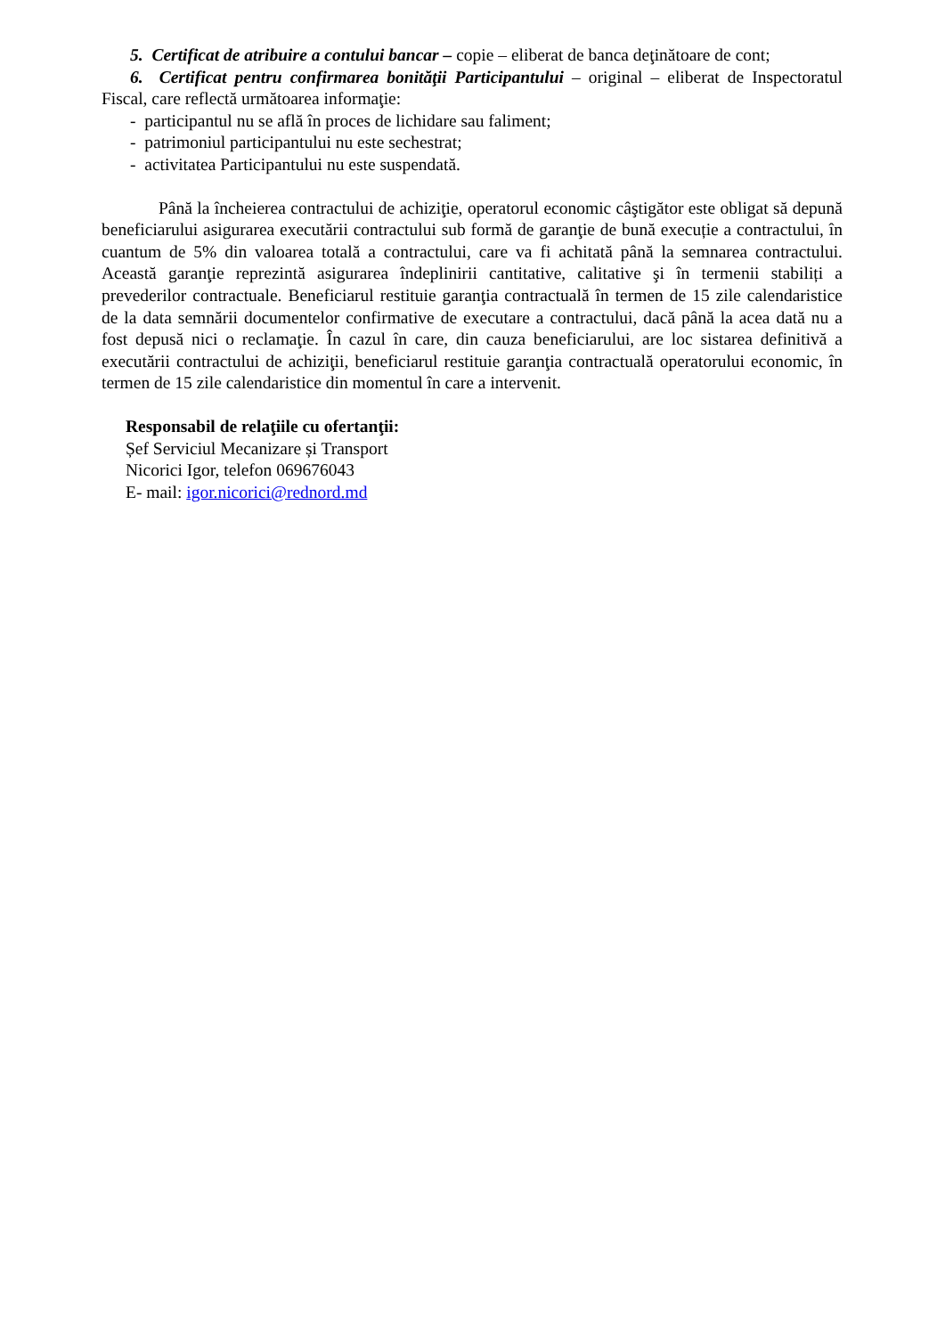5. Certificat de atribuire a contului bancar – copie – eliberat de banca deţinătoare de cont;
6. Certificat pentru confirmarea bonităţii Participantului – original – eliberat de Inspectoratul Fiscal, care reflectă următoarea informaţie:
- participantul nu se află în proces de lichidare sau faliment;
- patrimoniul participantului nu este sechestrat;
- activitatea Participantului nu este suspendată.
Până la încheierea contractului de achiziţie, operatorul economic câştigător este obligat să depună beneficiarului asigurarea executării contractului sub formă de garanţie de bună execuție a contractului, în cuantum de 5% din valoarea totală a contractului, care va fi achitată până la semnarea contractului. Această garanţie reprezintă asigurarea îndeplinirii cantitative, calitative şi în termenii stabiliți a prevederilor contractuale. Beneficiarul restituie garanţia contractuală în termen de 15 zile calendaristice de la data semnării documentelor confirmative de executare a contractului, dacă până la acea dată nu a fost depusă nici o reclamaţie. În cazul în care, din cauza beneficiarului, are loc sistarea definitivă a executării contractului de achiziţii, beneficiarul restituie garanţia contractuală operatorului economic, în termen de 15 zile calendaristice din momentul în care a intervenit.
Responsabil de relaţiile cu ofertanţii:
Șef Serviciul Mecanizare și Transport
Nicorici Igor, telefon 069676043
E- mail: igor.nicorici@rednord.md